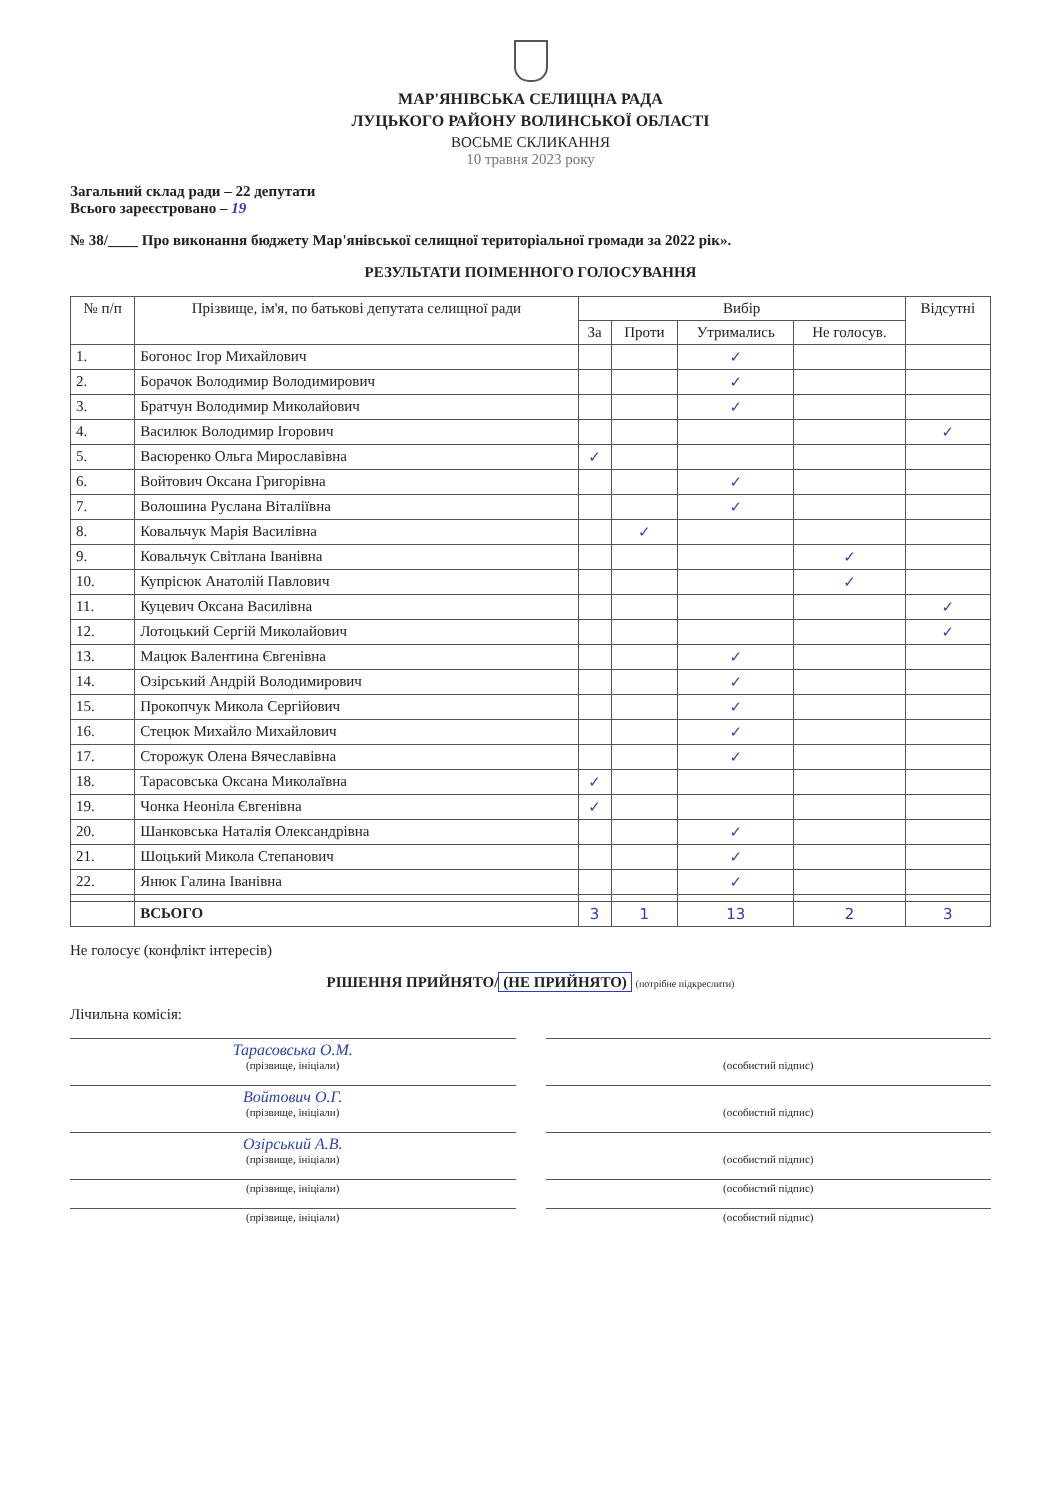МАР'ЯНІВСЬКА СЕЛИЩНА РАДА
ЛУЦЬКОГО РАЙОНУ ВОЛИНСЬКОЇ ОБЛАСТІ
ВОСЬМЕ СКЛИКАННЯ
10 травня 2023 року
Загальний склад ради – 22 депутати
Всього зареєстровано – 19
№ 38/____ Про виконання бюджету Мар'янівської селищної територіальної громади за 2022 рік».
РЕЗУЛЬТАТИ ПОІМЕННОГО ГОЛОСУВАННЯ
| № п/п | Прізвище, ім'я, по батькові депутата селищної ради | Вибір | | | | Відсутні |
| --- | --- | --- | --- | --- | --- | --- |
| | | За | Проти | Утримались | Не голосув. | |
| 1. | Богонос Ігор Михайлович | | | ✓ | | |
| 2. | Борачок Володимир Володимирович | | | ✓ | | |
| 3. | Братчун Володимир Миколайович | | | ✓ | | |
| 4. | Василюк Володимир Ігорович | | | | | ✓ |
| 5. | Васюренко Ольга Мирославівна | ✓ | | | | |
| 6. | Войтович Оксана Григорівна | | | ✓ | | |
| 7. | Волошина Руслана Віталіївна | | | ✓ | | |
| 8. | Ковальчук Марія Василівна | | ✓ | | | |
| 9. | Ковальчук Світлана Іванівна | | | | ✓ | |
| 10. | Купрісюк Анатолій Павлович | | | | ✓ | |
| 11. | Куцевич Оксана Василівна | | | | | ✓ |
| 12. | Лотоцький Сергій Миколайович | | | | | ✓ |
| 13. | Мацюк Валентина Євгенівна | | | ✓ | | |
| 14. | Озірський Андрій Володимирович | | | ✓ | | |
| 15. | Прокопчук Микола Сергійович | | | ✓ | | |
| 16. | Стецюк Михайло Михайлович | | | ✓ | | |
| 17. | Сторожук Олена Вячеславівна | | | ✓ | | |
| 18. | Тарасовська Оксана Миколаївна | ✓ | | | | |
| 19. | Чонка Неоніла Євгенівна | ✓ | | | | |
| 20. | Шанковська Наталія Олександрівна | | | ✓ | | |
| 21. | Шоцький Микола Степанович | | | ✓ | | |
| 22. | Янюк Галина Іванівна | | | ✓ | | |
| | ВСЬОГО | 3 | 1 | 13 | 2 | 3 |
Не голосує (конфлікт інтересів)
РІШЕННЯ ПРИЙНЯТО/ (НЕ ПРИЙНЯТО) (потрібне підкреслити)
Лічильна комісія:
Тарасовська О.М.
(прізвище, ініціали)
(особистий підпис)
Войтович О.Г.
(прізвище, ініціали)
(особистий підпис)
Озірський А.В.
(прізвище, ініціали)
(особистий підпис)
(прізвище, ініціали) (особистий підпис)
(прізвище, ініціали) (особистий підпис)